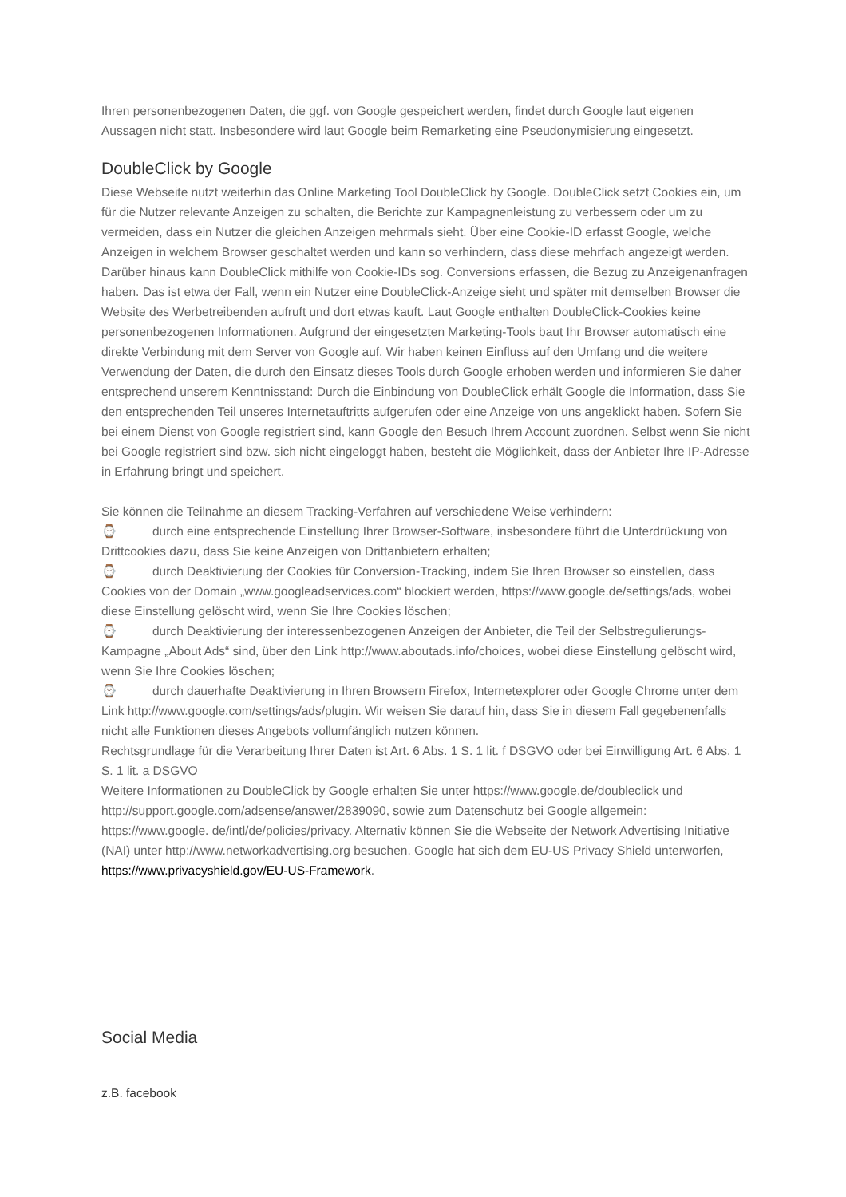Ihren personenbezogenen Daten, die ggf. von Google gespeichert werden, findet durch Google laut eigenen Aussagen nicht statt. Insbesondere wird laut Google beim Remarketing eine Pseudonymisierung eingesetzt.
DoubleClick by Google
Diese Webseite nutzt weiterhin das Online Marketing Tool DoubleClick by Google. DoubleClick setzt Cookies ein, um für die Nutzer relevante Anzeigen zu schalten, die Berichte zur Kampagnenleistung zu verbessern oder um zu vermeiden, dass ein Nutzer die gleichen Anzeigen mehrmals sieht. Über eine Cookie-ID erfasst Google, welche Anzeigen in welchem Browser geschaltet werden und kann so verhindern, dass diese mehrfach angezeigt werden. Darüber hinaus kann DoubleClick mithilfe von Cookie-IDs sog. Conversions erfassen, die Bezug zu Anzeigenanfragen haben. Das ist etwa der Fall, wenn ein Nutzer eine DoubleClick-Anzeige sieht und später mit demselben Browser die Website des Werbetreibenden aufruft und dort etwas kauft. Laut Google enthalten DoubleClick-Cookies keine personenbezogenen Informationen. Aufgrund der eingesetzten Marketing-Tools baut Ihr Browser automatisch eine direkte Verbindung mit dem Server von Google auf. Wir haben keinen Einfluss auf den Umfang und die weitere Verwendung der Daten, die durch den Einsatz dieses Tools durch Google erhoben werden und informieren Sie daher entsprechend unserem Kenntnisstand: Durch die Einbindung von DoubleClick erhält Google die Information, dass Sie den entsprechenden Teil unseres Internetauftritts aufgerufen oder eine Anzeige von uns angeklickt haben. Sofern Sie bei einem Dienst von Google registriert sind, kann Google den Besuch Ihrem Account zuordnen. Selbst wenn Sie nicht bei Google registriert sind bzw. sich nicht eingeloggt haben, besteht die Möglichkeit, dass der Anbieter Ihre IP-Adresse in Erfahrung bringt und speichert.
Sie können die Teilnahme an diesem Tracking-Verfahren auf verschiedene Weise verhindern:
⌚ durch eine entsprechende Einstellung Ihrer Browser-Software, insbesondere führt die Unterdrückung von Drittcookies dazu, dass Sie keine Anzeigen von Drittanbietern erhalten;
⌚ durch Deaktivierung der Cookies für Conversion-Tracking, indem Sie Ihren Browser so einstellen, dass Cookies von der Domain „www.googleadservices.com“ blockiert werden, https://www.google.de/settings/ads, wobei diese Einstellung gelöscht wird, wenn Sie Ihre Cookies löschen;
⌚ durch Deaktivierung der interessenbezogenen Anzeigen der Anbieter, die Teil der Selbstregulierungs-Kampagne „About Ads“ sind, über den Link http://www.aboutads.info/choices, wobei diese Einstellung gelöscht wird, wenn Sie Ihre Cookies löschen;
⌚ durch dauerhafte Deaktivierung in Ihren Browsern Firefox, Internetexplorer oder Google Chrome unter dem Link http://www.google.com/settings/ads/plugin. Wir weisen Sie darauf hin, dass Sie in diesem Fall gegebenenfalls nicht alle Funktionen dieses Angebots vollumfänglich nutzen können.
Rechtsgrundlage für die Verarbeitung Ihrer Daten ist Art. 6 Abs. 1 S. 1 lit. f DSGVO oder bei Einwilligung Art. 6 Abs. 1 S. 1 lit. a DSGVO
Weitere Informationen zu DoubleClick by Google erhalten Sie unter https://www.google.de/doubleclick und http://support.google.com/adsense/answer/2839090, sowie zum Datenschutz bei Google allgemein: https://www.google. de/intl/de/policies/privacy. Alternativ können Sie die Webseite der Network Advertising Initiative (NAI) unter http://www.networkadvertising.org besuchen. Google hat sich dem EU-US Privacy Shield unterworfen, https://www.privacyshield.gov/EU-US-Framework.
Social Media
z.B. facebook